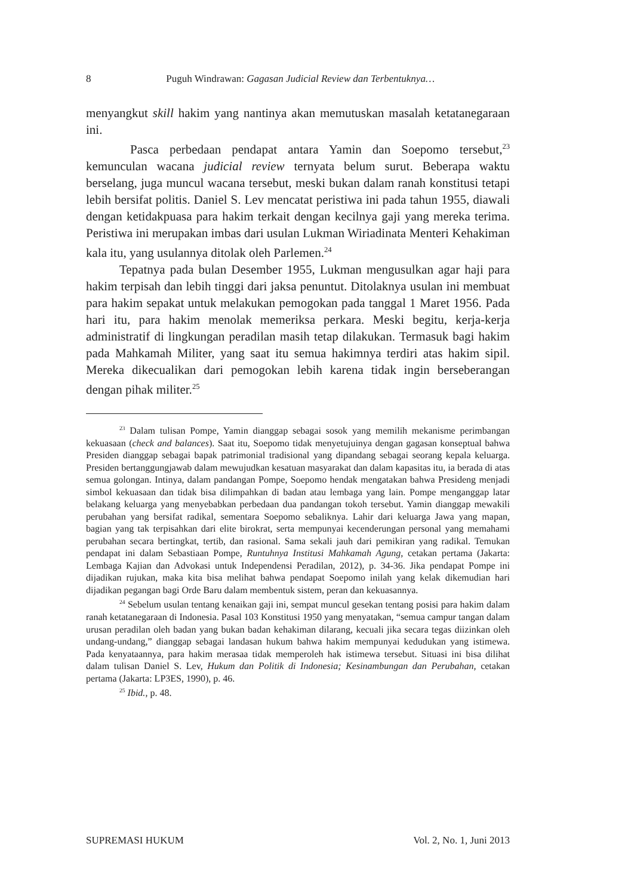8 Puguh Windrawan: Gagasan Judicial Review dan Terbentuknya…
menyangkut skill hakim yang nantinya akan memutuskan masalah ketatanegaraan ini.
Pasca perbedaan pendapat antara Yamin dan Soepomo tersebut,<sup>23</sup> kemunculan wacana judicial review ternyata belum surut. Beberapa waktu berselang, juga muncul wacana tersebut, meski bukan dalam ranah konstitusi tetapi lebih bersifat politis. Daniel S. Lev mencatat peristiwa ini pada tahun 1955, diawali dengan ketidakpuasa para hakim terkait dengan kecilnya gaji yang mereka terima. Peristiwa ini merupakan imbas dari usulan Lukman Wiriadinata Menteri Kehakiman kala itu, yang usulannya ditolak oleh Parlemen.<sup>24</sup>
Tepatnya pada bulan Desember 1955, Lukman mengusulkan agar haji para hakim terpisah dan lebih tinggi dari jaksa penuntut. Ditolaknya usulan ini membuat para hakim sepakat untuk melakukan pemogokan pada tanggal 1 Maret 1956. Pada hari itu, para hakim menolak memeriksa perkara. Meski begitu, kerja-kerja administratif di lingkungan peradilan masih tetap dilakukan. Termasuk bagi hakim pada Mahkamah Militer, yang saat itu semua hakimnya terdiri atas hakim sipil. Mereka dikecualikan dari pemogokan lebih karena tidak ingin berseberangan dengan pihak militer.<sup>25</sup>
<sup>23</sup> Dalam tulisan Pompe, Yamin dianggap sebagai sosok yang memilih mekanisme perimbangan kekuasaan (check and balances). Saat itu, Soepomo tidak menyetujuinya dengan gagasan konseptual bahwa Presiden dianggap sebagai bapak patrimonial tradisional yang dipandang sebagai seorang kepala keluarga. Presiden bertanggungjawab dalam mewujudkan kesatuan masyarakat dan dalam kapasitas itu, ia berada di atas semua golongan. Intinya, dalam pandangan Pompe, Soepomo hendak mengatakan bahwa Presideng menjadi simbol kekuasaan dan tidak bisa dilimpahkan di badan atau lembaga yang lain. Pompe menganggap latar belakang keluarga yang menyebabkan perbedaan dua pandangan tokoh tersebut. Yamin dianggap mewakili perubahan yang bersifat radikal, sementara Soepomo sebaliknya. Lahir dari keluarga Jawa yang mapan, bagian yang tak terpisahkan dari elite birokrat, serta mempunyai kecenderungan personal yang memahami perubahan secara bertingkat, tertib, dan rasional. Sama sekali jauh dari pemikiran yang radikal. Temukan pendapat ini dalam Sebastiaan Pompe, Runtuhnya Institusi Mahkamah Agung, cetakan pertama (Jakarta: Lembaga Kajian dan Advokasi untuk Independensi Peradilan, 2012), p. 34-36. Jika pendapat Pompe ini dijadikan rujukan, maka kita bisa melihat bahwa pendapat Soepomo inilah yang kelak dikemudian hari dijadikan pegangan bagi Orde Baru dalam membentuk sistem, peran dan kekuasannya.
<sup>24</sup> Sebelum usulan tentang kenaikan gaji ini, sempat muncul gesekan tentang posisi para hakim dalam ranah ketatanegaraan di Indonesia. Pasal 103 Konstitusi 1950 yang menyatakan, “semua campur tangan dalam urusan peradilan oleh badan yang bukan badan kehakiman dilarang, kecuali jika secara tegas diizinkan oleh undang-undang,” dianggap sebagai landasan hukum bahwa hakim mempunyai kedudukan yang istimewa. Pada kenyataannya, para hakim merasaa tidak memperoleh hak istimewa tersebut. Situasi ini bisa dilihat dalam tulisan Daniel S. Lev, Hukum dan Politik di Indonesia; Kesinambungan dan Perubahan, cetakan pertama (Jakarta: LP3ES, 1990), p. 46.
<sup>25</sup> Ibid., p. 48.
SUPREMASI HUKUM Vol. 2, No. 1, Juni 2013